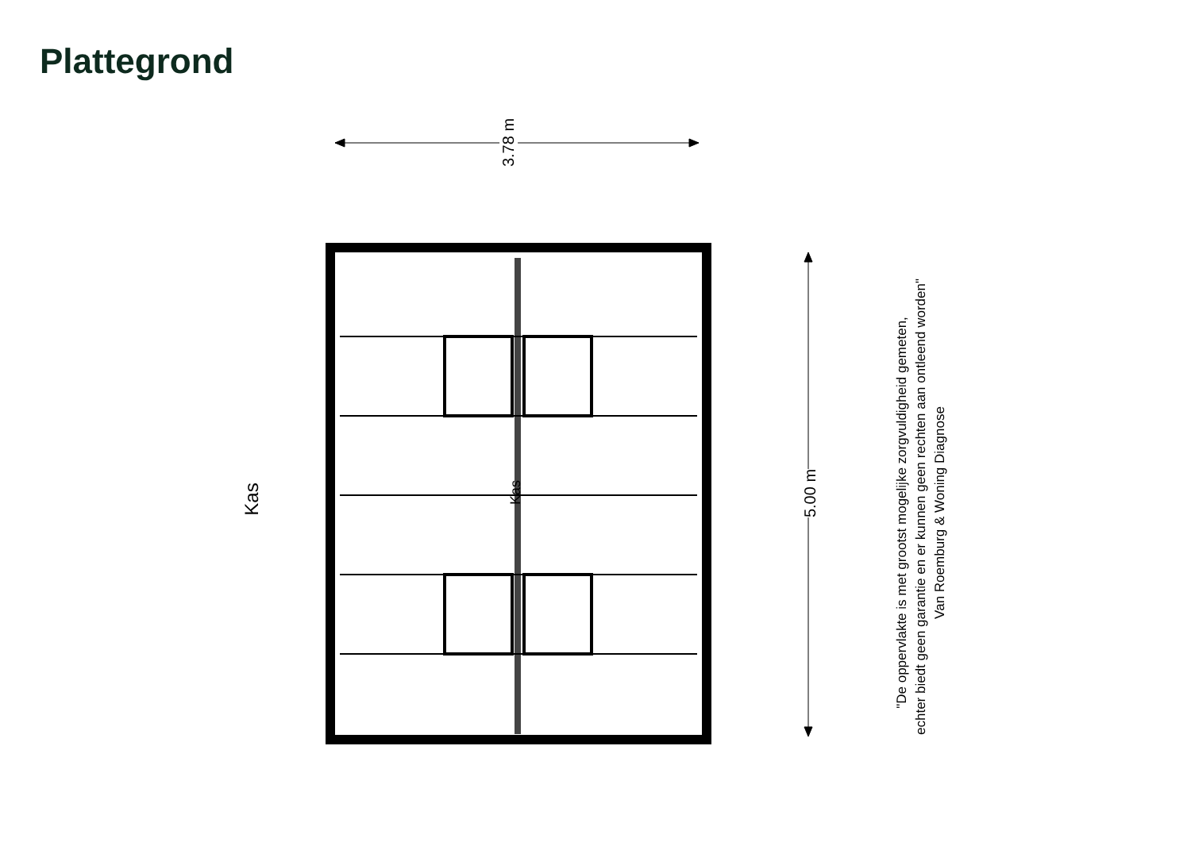Plattegrond
3.78 m
5.00 m
Kas Kas
"De oppervlakte is met grootst mogelijke zorgvuldigheid gemeten,
echter biedt geen garantie en er kunnen geen rechten aan ontleend worden"
Van Roemburg & Woning Diagnose